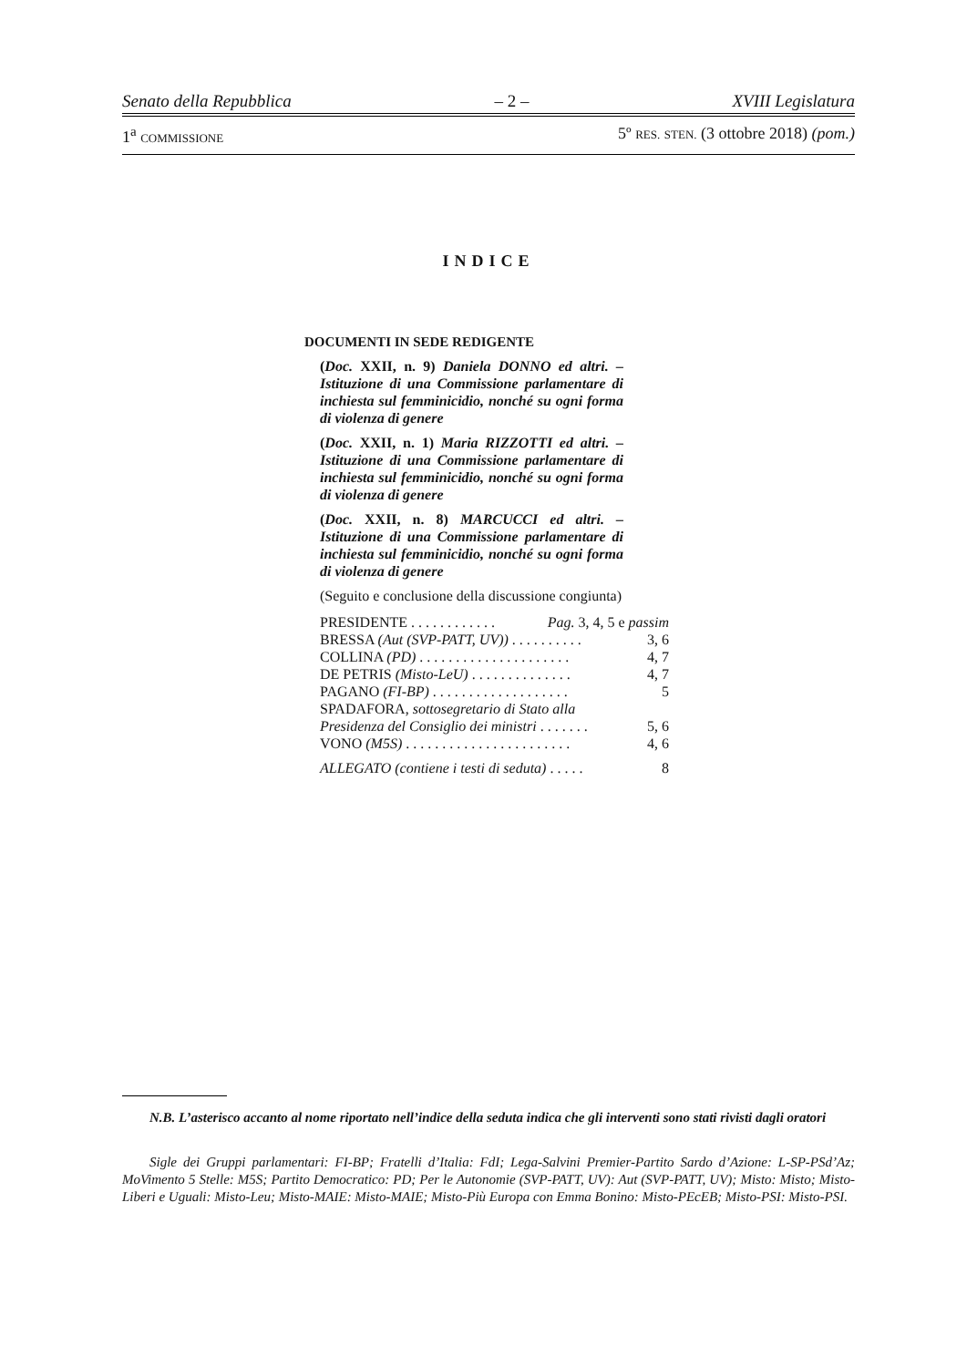Senato della Repubblica – 2 – XVIII Legislatura
1<sup>a</sup> COMMISSIONE 5º RES. STEN. (3 ottobre 2018) (pom.)
INDICE
DOCUMENTI IN SEDE REDIGENTE
(Doc. XXII, n. 9) Daniela DONNO ed altri. – Istituzione di una Commissione parlamentare di inchiesta sul femminicidio, nonché su ogni forma di violenza di genere
(Doc. XXII, n. 1) Maria RIZZOTTI ed altri. – Istituzione di una Commissione parlamentare di inchiesta sul femminicidio, nonché su ogni forma di violenza di genere
(Doc. XXII, n. 8) MARCUCCI ed altri. – Istituzione di una Commissione parlamentare di inchiesta sul femminicidio, nonché su ogni forma di violenza di genere
(Seguito e conclusione della discussione congiunta)
PRESIDENTE . . . . . . . . . . . . Pag. 3, 4, 5 e passim
BRESSA (Aut (SVP-PATT, UV)) . . . . . . . . . . 3, 6
COLLINA (PD) . . . . . . . . . . . . . . . . . . . . . 4, 7
DE PETRIS (Misto-LeU) . . . . . . . . . . . . . . 4, 7
PAGANO (FI-BP) . . . . . . . . . . . . . . . . . . . 5
SPADAFORA, sottosegretario di Stato alla
Presidenza del Consiglio dei ministri . . . . . . . 5, 6
VONO (M5S) . . . . . . . . . . . . . . . . . . . . . . . 4, 6
ALLEGATO (contiene i testi di seduta) . . . . . 8
N.B. L’asterisco accanto al nome riportato nell’indice della seduta indica che gli interventi sono stati rivisti dagli oratori
Sigle dei Gruppi parlamentari: FI-BP; Fratelli d’Italia: FdI; Lega-Salvini Premier-Partito Sardo d’Azione: L-SP-PSd’Az; MoVimento 5 Stelle: M5S; Partito Democratico: PD; Per le Autonomie (SVP-PATT, UV): Aut (SVP-PATT, UV); Misto: Misto; Misto-Liberi e Uguali: Misto-Leu; Misto-MAIE: Misto-MAIE; Misto-Più Europa con Emma Bonino: Misto-PEcEB; Misto-PSI: Misto-PSI.